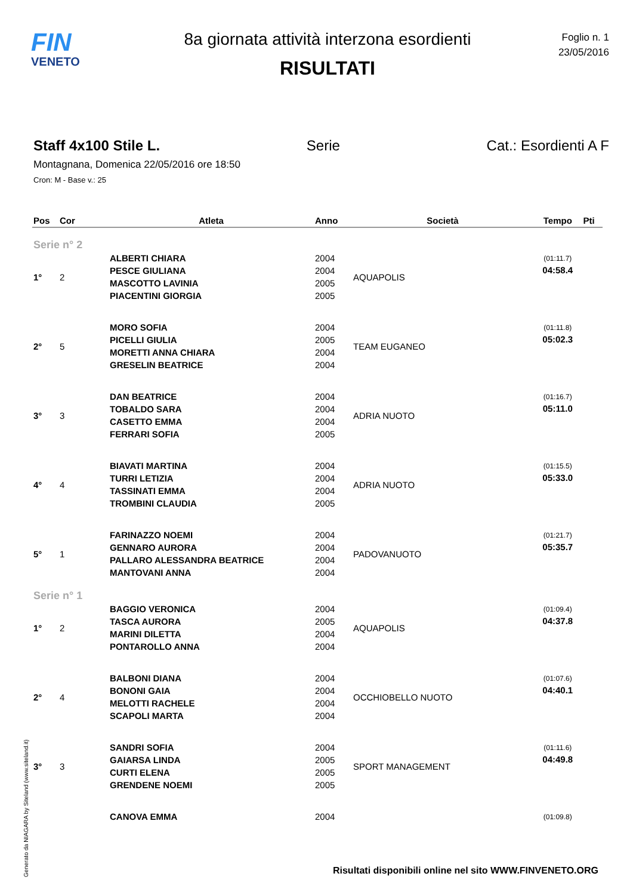FIN
VENETO
8a giornata attività interzona esordienti
RISULTATI
Foglio n. 1
23/05/2016
Staff 4x100 Stile L. Serie Cat.: Esordienti A F
Montagnana, Domenica 22/05/2016 ore 18:50
Cron: M - Base v.: 25
| Pos | Cor | Atleta | Anno | Società | Tempo | Pti |
| --- | --- | --- | --- | --- | --- | --- |
| Serie n° 2 | | | | | | |
| 1° | 2 | ALBERTI CHIARA | 2004 | AQUAPOLIS | (01:11.7) | |
| | | PESCE GIULIANA | 2004 | | 04:58.4 | |
| | | MASCOTTO LAVINIA | 2005 | | | |
| | | PIACENTINI GIORGIA | 2005 | | | |
| 2° | 5 | MORO SOFIA | 2004 | TEAM EUGANEO | (01:11.8) | |
| | | PICELLI GIULIA | 2005 | | 05:02.3 | |
| | | MORETTI ANNA CHIARA | 2004 | | | |
| | | GRESELIN BEATRICE | 2004 | | | |
| 3° | 3 | DAN BEATRICE | 2004 | ADRIA NUOTO | (01:16.7) | |
| | | TOBALDO SARA | 2004 | | 05:11.0 | |
| | | CASETTO EMMA | 2004 | | | |
| | | FERRARI SOFIA | 2005 | | | |
| 4° | 4 | BIAVATI MARTINA | 2004 | ADRIA NUOTO | (01:15.5) | |
| | | TURRI LETIZIA | 2004 | | 05:33.0 | |
| | | TASSINATI EMMA | 2004 | | | |
| | | TROMBINI CLAUDIA | 2005 | | | |
| 5° | 1 | FARINAZZO NOEMI | 2004 | PADOVANUOTO | (01:21.7) | |
| | | GENNARO AURORA | 2004 | | 05:35.7 | |
| | | PALLARO ALESSANDRA BEATRICE | 2004 | | | |
| | | MANTOVANI ANNA | 2004 | | | |
| Serie n° 1 | | | | | | |
| 1° | 2 | BAGGIO VERONICA | 2004 | AQUAPOLIS | (01:09.4) | |
| | | TASCA AURORA | 2005 | | 04:37.8 | |
| | | MARINI DILETTA | 2004 | | | |
| | | PONTAROLLO ANNA | 2004 | | | |
| 2° | 4 | BALBONI DIANA | 2004 | OCCHIOBELLO NUOTO | (01:07.6) | |
| | | BONONI GAIA | 2004 | | 04:40.1 | |
| | | MELOTTI RACHELE | 2004 | | | |
| | | SCAPOLI MARTA | 2004 | | | |
| 3° | 3 | SANDRI SOFIA | 2004 | SPORT MANAGEMENT | (01:11.6) | |
| | | GAIARSA LINDA | 2005 | | 04:49.8 | |
| | | CURTI ELENA | 2005 | | | |
| | | GRENDENE NOEMI | 2005 | | | |
| | | CANOVA EMMA | 2004 | | (01:09.8) | |
Generato da NIAGARA by Siteland (www.siteland.it)
Risultati disponibili online nel sito WWW.FINVENETO.ORG